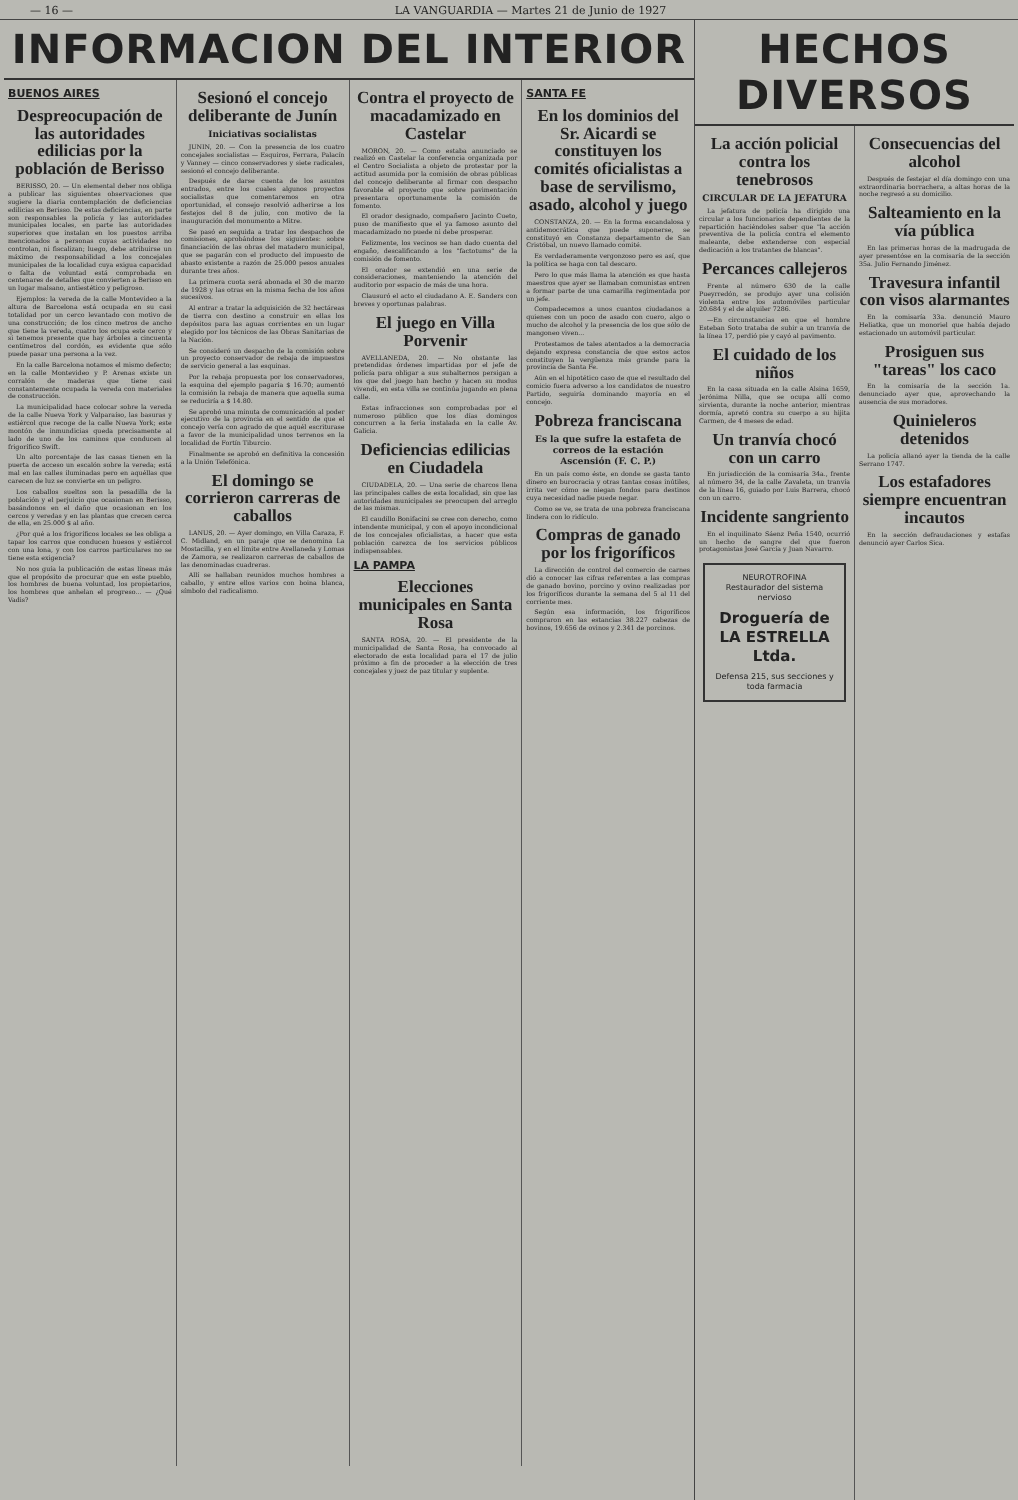— 16 — LA VANGUARDIA — Martes 21 de Junio de 1927
INFORMACION DEL INTERIOR
BUENOS AIRES
Despreocupación de las autoridades edilicias por la población de Berisso
BERISSO, 20. — Un elemental deber nos obliga a publicar las siguientes observaciones que sugiere la diaria contemplación de deficiencias edilicias en Berisso. De estas deficiencias, en parte son responsables la policía y las autoridades municipales locales, en parte las autoridades superiores que instalan en los puestos arriba mencionados a personas cuyas actividades no controlan, ni fiscalizan; luego, debe atribuirse un máximo de responsabilidad a los concejales municipales de la localidad cuya exigua capacidad o falta de voluntad está comprobada en centenares de detalles que convierten a Berisso en un lugar malsano, antiestético y peligroso.
Ejemplos: la vereda de la calle Montevideo a la altura de Barcelona está ocupada en su casi totalidad por un cerco levantado con motivo de una construcción; de los cinco metros de ancho que tiene la vereda, cuatro los ocupa este cerco y si tenemos presente que hay árboles a cincuenta centímetros del cordón, es evidente que sólo puede pasar una persona a la vez.
En la calle Barcelona notamos el mismo defecto; en la calle Montevideo y P. Arenas existe un corralón de maderas que tiene casi constantemente ocupada la vereda con materiales de construcción.
La municipalidad hace colocar sobre la vereda de la calle Nueva York y Valparaíso, las basuras y estiércol que recoge de la calle Nueva York; este montón de inmundicias queda precisamente al lado de uno de los caminos que conducen al frigorífico Swift.
Un alto porcentaje de las casas tienen en la puerta de acceso un escalón sobre la vereda; está mal en las calles iluminadas pero en aquéllas que carecen de luz se convierte en un peligro.
Los caballos sueltos son la pesadilla de la población y el perjuicio que ocasionan en Berisso, basándonos en el daño que ocasionan en los cercos y veredas y en las plantas que crecen cerca de ella, en 25.000 $ al año.
¿Por qué a los frigoríficos locales se les obliga a tapar los carros que conducen huesos y estiércol con una lona, y con los carros particulares no se tiene esta exigencia?
No nos guía la publicación de estas líneas más que el propósito de procurar que en este pueblo, los hombres de buena voluntad, los propietarios, los hombres que anhelan el progreso... — ¿Qué Vadis?
Sesionó el concejo deliberante de Junín
Iniciativas socialistas
JUNIN, 20. — Con la presencia de los cuatro concejales socialistas — Esquiros, Ferrara, Palacín y Vanney — cinco conservadores y siete radicales, sesionó el concejo deliberante.
Después de darse cuenta de los asuntos entrados, entre los cuales algunos proyectos socialistas que comentaremos en otra oportunidad, el consejo resolvió adherirse a los festejos del 8 de julio, con motivo de la inauguración del monumento a Mitre.
Se pasó en seguida a tratar los despachos de comisiones, aprobándose los siguientes: sobre financiación de las obras del matadero municipal, que se pagarán con el producto del impuesto de abasto existente a razón de 25.000 pesos anuales durante tres años.
La primera cuota será abonada el 30 de marzo de 1928 y las otras en la misma fecha de los años sucesivos.
Al entrar a tratar la adquisición de 32 hectáreas de tierra con destino a construir en ellas los depósitos para las aguas corrientes en un lugar elegido por los técnicos de las Obras Sanitarias de la Nación.
Se consideró un despacho de la comisión sobre un proyecto conservador de rebaja de impuestos de servicio general a las esquinas.
Por la rebaja propuesta por los conservadores, la esquina del ejemplo pagaría $ 16.70; aumentó la comisión la rebaja de manera que aquella suma se reduciría a $ 14.80.
Se aprobó una minuta de comunicación al poder ejecutivo de la provincia en el sentido de que el concejo vería con agrado de que aquél escriturase a favor de la municipalidad unos terrenos en la localidad de Fortín Tiburcio.
Finalmente se aprobó en definitiva la concesión a la Unión Telefónica.
El domingo se corrieron carreras de caballos
LANUS, 20. — Ayer domingo, en Villa Caraza, F. C. Midland, en un paraje que se denomina La Mostacilla, y en el límite entre Avellaneda y Lomas de Zamora, se realizaron carreras de caballos de las denominadas cuadreras.
Allí se hallaban reunidos muchos hombres a caballo, y entre ellos varios con boina blanca, símbolo del radicalismo.
Contra el proyecto de macadamizado en Castelar
MORON, 20. — Como estaba anunciado se realizó en Castelar la conferencia organizada por el Centro Socialista a objeto de protestar por la actitud asumida por la comisión de obras públicas del concejo deliberante al firmar con despacho favorable el proyecto que sobre pavimentación presentara oportunamente la comisión de fomento.
El orador designado, compañero Jacinto Cueto, puso de manifiesto que el ya famoso asunto del macadamizado no puede ni debe prosperar.
Felizmente, los vecinos se han dado cuenta del engaño, descalificando a los "factotums" de la comisión de fomento.
El orador se extendió en una serie de consideraciones, manteniendo la atención del auditorio por espacio de más de una hora.
Clausuró el acto el ciudadano A. E. Sanders con breves y oportunas palabras.
El juego en Villa Porvenir
AVELLANEDA, 20. — No obstante las pretendidas órdenes impartidas por el jefe de policía para obligar a sus subalternos persigan a los que del juego han hecho y hacen su modus vivendi, en esta villa se continúa jugando en plena calle.
Estas infracciones son comprobadas por el numeroso público que los días domingos concurren a la feria instalada en la calle Av. Galicia.
Deficiencias edilicias en Ciudadela
CIUDADELA, 20. — Una serie de charcos llena las principales calles de esta localidad, sin que las autoridades municipales se preocupen del arreglo de las mismas.
El caudillo Bonifacini se cree con derecho, como intendente municipal, y con el apoyo incondicional de los concejales oficialistas, a hacer que esta población carezca de los servicios públicos indispensables.
LA PAMPA
Elecciones municipales en Santa Rosa
SANTA ROSA, 20. — El presidente de la municipalidad de Santa Rosa, ha convocado al electorado de esta localidad para el 17 de julio próximo a fin de proceder a la elección de tres concejales y juez de paz titular y suplente.
SANTA FE
En los dominios del Sr. Aicardi se constituyen los comités oficialistas a base de servilismo, asado, alcohol y juego
CONSTANZA, 20. — En la forma escandalosa y antidemocrática que puede suponerse, se constituyó en Constanza departamento de San Cristóbal, un nuevo llamado comité.
Es verdaderamente vergonzoso pero es así, que la política se haga con tal descaro.
Pero lo que más llama la atención es que hasta maestros que ayer se llamaban comunistas entren a formar parte de una camarilla regimentada por un jefe.
Compadecemos a unos cuantos ciudadanos a quienes con un poco de asado con cuero, algo o mucho de alcohol y la presencia de los que sólo de mangoneo viven...
Protestamos de tales atentados a la democracia dejando expresa constancia de que estos actos constituyen la vergüenza más grande para la provincia de Santa Fe.
Aún en el hipotético caso de que el resultado del comicio fuera adverso a los candidatos de nuestro Partido, seguiría dominando mayoría en el concejo.
Pobreza franciscana
Es la que sufre la estafeta de correos de la estación Ascensión (F. C. P.)
En un país como éste, en donde se gasta tanto dinero en burocracia y otras tantas cosas inútiles, irrita ver cómo se niegan fondos para destinos cuya necesidad nadie puede negar.
Como se ve, se trata de una pobreza franciscana lindera con lo ridículo.
Compras de ganado por los frigoríficos
La dirección de control del comercio de carnes dió a conocer las cifras referentes a las compras de ganado bovino, porcino y ovino realizadas por los frigoríficos durante la semana del 5 al 11 del corriente mes.
Según esa información, los frigoríficos compraron en las estancias 38.227 cabezas de bovinos, 19.656 de ovinos y 2.341 de porcinos.
HECHOS DIVERSOS
La acción policial contra los tenebrosos
CIRCULAR DE LA JEFATURA
La jefatura de policía ha dirigido una circular a los funcionarios dependientes de la repartición haciéndoles saber que "la acción preventiva de la policía contra el elemento maleante, debe extenderse con especial dedicación a los tratantes de blancas".
Percances callejeros
Frente al número 630 de la calle Pueyrredón, se produjo ayer una colisión violenta entre los automóviles particular 20.684 y el de alquiler 7286.
—En circunstancias en que el hombre Esteban Soto trataba de subir a un tranvía de la línea 17, perdió pie y cayó al pavimento.
El cuidado de los niños
En la casa situada en la calle Alsina 1659, Jerónima Nilla, que se ocupa allí como sirvienta, durante la noche anterior, mientras dormía, apretó contra su cuerpo a su hijita Carmen, de 4 meses de edad.
Un tranvía chocó con un carro
En jurisdicción de la comisaría 34a., frente al número 34, de la calle Zavaleta, un tranvía de la línea 16, guiado por Luis Barrera, chocó con un carro.
Incidente sangriento
En el inquilinato Sáenz Peña 1540, ocurrió un hecho de sangre del que fueron protagonistas José García y Juan Navarro.
NEUROTROFINA
Restaurador del sistema nervioso
Droguería de LA ESTRELLA Ltda.
Defensa 215, sus secciones y toda farmacia
Consecuencias del alcohol
Después de festejar el día domingo con una extraordinaria borrachera, a altas horas de la noche regresó a su domicilio.
Salteamiento en la vía pública
En las primeras horas de la madrugada de ayer presentóse en la comisaría de la sección 35a. Julio Fernando Jiménez.
Travesura infantil con visos alarmantes
En la comisaría 33a. denunció Mauro Heliatka, que un monoriel que había dejado estacionado un automóvil particular.
Prosiguen sus "tareas" los caco
En la comisaría de la sección 1a. denunciado ayer que, aprovechando la ausencia de sus moradores.
Quinieleros detenidos
La policía allanó ayer la tienda de la calle Serrano 1747.
Los estafadores siempre encuentran incautos
En la sección defraudaciones y estafas denunció ayer Carlos Sica.